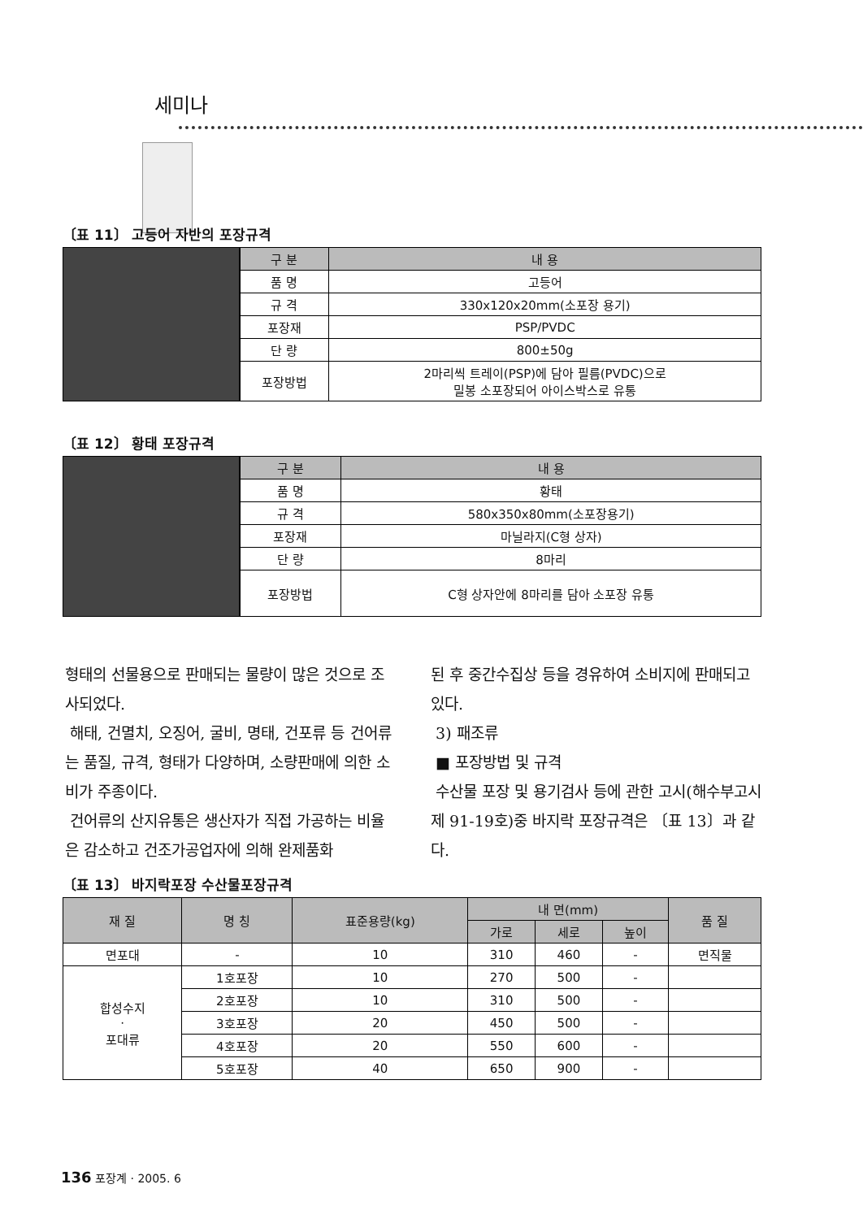세미나
〔표 11〕 고등어 자반의 포장규격
| 구 분 | 내 용 |
| --- | --- |
| 품 명 | 고등어 |
| 규 격 | 330x120x20mm(소포장 용기) |
| 포장재 | PSP/PVDC |
| 단 량 | 800±50g |
| 포장방법 | 2마리씩 트레이(PSP)에 담아 필름(PVDC)으로 밀봉 소포장되어 아이스박스로 유통 |
〔표 12〕 황태 포장규격
| 구 분 | 내 용 |
| --- | --- |
| 품 명 | 황태 |
| 규 격 | 580x350x80mm(소포장용기) |
| 포장재 | 마닐라지(C형 상자) |
| 단 량 | 8마리 |
| 포장방법 | C형 상자안에 8마리를 담아 소포장 유통 |
형태의 선물용으로 판매되는 물량이 많은 것으로 조사되었다.
해태, 건멸치, 오징어, 굴비, 명태, 건포류 등 건어류는 품질, 규격, 형태가 다양하며, 소량판매에 의한 소비가 주종이다.
건어류의 산지유통은 생산자가 직접 가공하는 비율은 감소하고 건조가공업자에 의해 완제품화
된 후 중간수집상 등을 경유하여 소비지에 판매되고 있다.
3) 패조류
■ 포장방법 및 규격
수산물 포장 및 용기검사 등에 관한 고시(해수부고시 제 91-19호)중 바지락 포장규격은 〔표 13〕과 같다.
〔표 13〕 바지락포장 수산물포장규격
| 재 질 | 명 칭 | 표준용량(kg) | 내 면(mm) | | | 품 질 |
| --- | --- | --- | --- | --- | --- | --- |
| | | | 가로 | 세로 | 높이 | |
| 면포대 | - | 10 | 310 | 460 | - | 면직물 |
| 합성수지 · 포대류 | 1호포장 | 10 | 270 | 500 | - | |
| | 2호포장 | 10 | 310 | 500 | - | |
| | 3호포장 | 20 | 450 | 500 | - | |
| | 4호포장 | 20 | 550 | 600 | - | |
| | 5호포장 | 40 | 650 | 900 | - | |
136 포장계 · 2005. 6